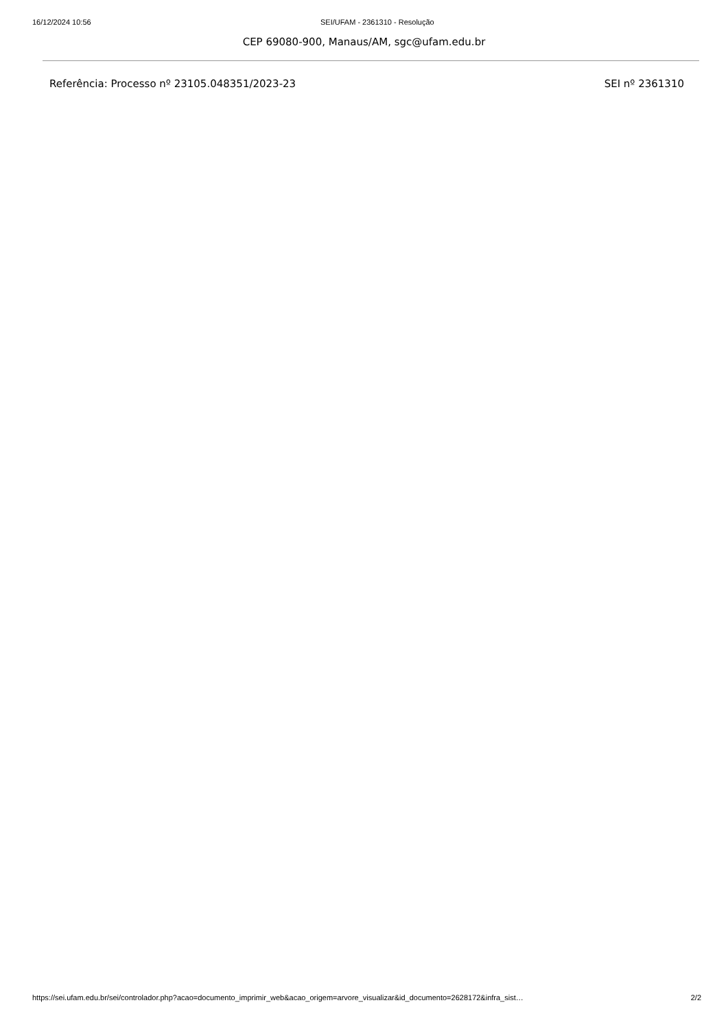16/12/2024 10:56 SEI/UFAM - 2361310 - Resolução
CEP 69080-900, Manaus/AM, sgc@ufam.edu.br
Referência: Processo nº 23105.048351/2023-23 SEI nº 2361310
https://sei.ufam.edu.br/sei/controlador.php?acao=documento_imprimir_web&acao_origem=arvore_visualizar&id_documento=2628172&infra_sist… 2/2